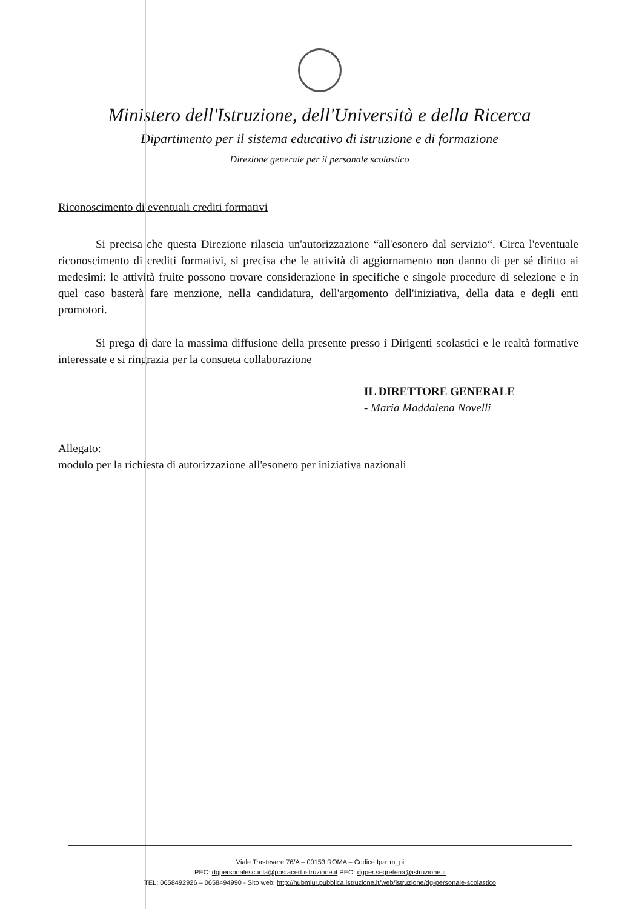Ministero dell'Istruzione, dell'Università e della Ricerca
Dipartimento per il sistema educativo di istruzione e di formazione
Direzione generale per il personale scolastico
Riconoscimento di eventuali crediti formativi
Si precisa che questa Direzione rilascia un'autorizzazione “all'esonero dal servizio“. Circa l'eventuale riconoscimento di crediti formativi, si precisa che le attività di aggiornamento non danno di per sé diritto ai medesimi: le attività fruite possono trovare considerazione in specifiche e singole procedure di selezione e in quel caso basterà fare menzione, nella candidatura, dell'argomento dell'iniziativa, della data e degli enti promotori.
Si prega di dare la massima diffusione della presente presso i Dirigenti scolastici e le realtà formative interessate e si ringrazia per la consueta collaborazione
IL DIRETTORE GENERALE
- Maria Maddalena Novelli
Allegato:
modulo per la richiesta di autorizzazione all'esonero per iniziativa nazionali
Viale Trastevere 76/A – 00153 ROMA – Codice Ipa: m_pi
PEC: dgpersonalescuola@postacert.istruzione.it PEO: dgper.segreteria@istruzione.it
TEL: 0658492926 – 0658494990 - Sito web: http://hubmiur.pubblica.istruzione.it/web/istruzione/dg-personale-scolastico